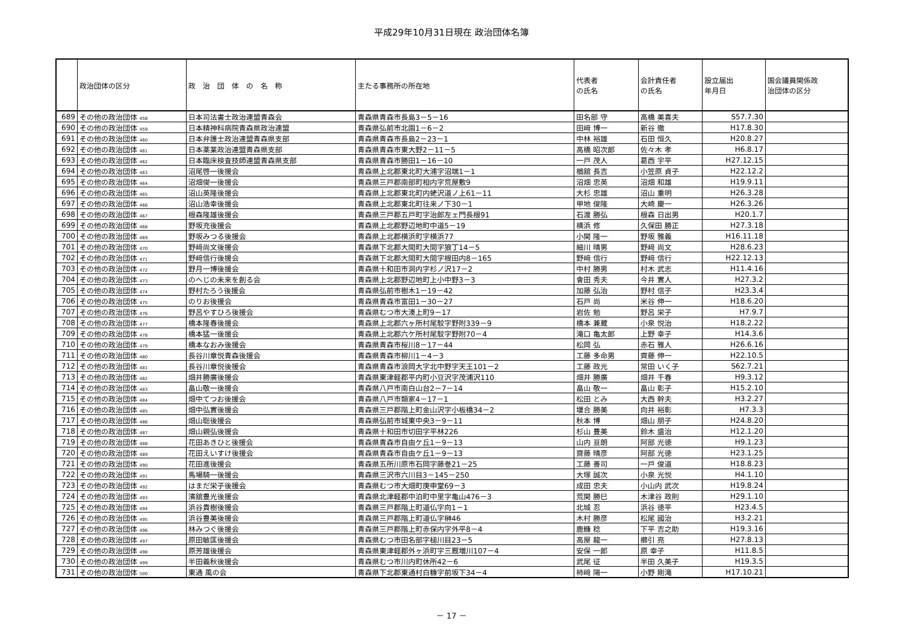平成29年10月31日現在 政治団体名簿
| | 政治団体の区分 | 政 治 団 体 の 名 称 | 主たる事務所の所在地 | 代表者 の氏名 | 会計責任者 の氏名 | 設立届出 年月日 | 国会議員関係政 治団体の区分 |
| --- | --- | --- | --- | --- | --- | --- | --- |
| 689 | その他の政治団体 458 | 日本司法書士政治連盟青森会 | 青森県青森市長島3－5－16 | 田名部 守 | 高橋 美喜夫 | S57.7.30 | |
| 690 | その他の政治団体 459 | 日本精神科病院青森県政治連盟 | 青森県弘前市北園1－6－2 | 田﨑 博一 | 新谷 徹 | H17.8.30 | |
| 691 | その他の政治団体 460 | 日本弁護士政治連盟青森県支部 | 青森県青森市長島2－23－1 | 中林 裕雄 | 石田 恒久 | H20.8.27 | |
| 692 | その他の政治団体 461 | 日本薬業政治連盟青森県支部 | 青森県青森市東大野2－11－5 | 高橋 昭次郎 | 佐々木 孝 | H6.8.17 | |
| 693 | その他の政治団体 462 | 日本臨床検査技師連盟青森県支部 | 青森県青森市勝田1－16－10 | 一戸 茂人 | 葛西 宇平 | H27.12.15 | |
| 694 | その他の政治団体 463 | 沼尾啓一後援会 | 青森県上北郡東北町大浦字沼端1－1 | 楢舘 長吉 | 小笠原 貞子 | H22.12.2 | |
| 695 | その他の政治団体 464 | 沼畑俊一後援会 | 青森県三戸郡南部町相内字荒屋敷9 | 沼畑 忠英 | 沼畑 和雄 | H19.9.11 | |
| 696 | その他の政治団体 465 | 沼山英隆後援会 | 青森県上北郡東北町内蛯沢道ノ上61－11 | 大杉 忠雄 | 沼山 重明 | H26.3.28 | |
| 697 | その他の政治団体 466 | 沼山浩幸後援会 | 青森県上北郡東北町往来ノ下30－1 | 甲地 俊隆 | 大崎 慶一 | H26.3.26 | |
| 698 | その他の政治団体 467 | 根森隆雄後援会 | 青森県三戸郡五戸町字治郎左ェ門長根91 | 石渡 勝弘 | 根森 日出男 | H20.1.7 | |
| 699 | その他の政治団体 468 | 野坂充後援会 | 青森県上北郡野辺地町中道5－19 | 横浜 修 | 久保田 勝正 | H27.3.18 | |
| 700 | その他の政治団体 469 | 野坂みつる後援会 | 青森県上北郡横浜町字横浜77 | 小関 隆一 | 野坂 雅義 | H16.11.18 | |
| 701 | その他の政治団体 470 | 野﨑尚文後援会 | 青森県下北郡大間町大間字狼丁14－5 | 細川 晴男 | 野﨑 尚文 | H28.6.23 | |
| 702 | その他の政治団体 471 | 野﨑信行後援会 | 青森県下北郡大間町大間字根田内8－165 | 野﨑 信行 | 野﨑 信行 | H22.12.13 | |
| 703 | その他の政治団体 472 | 野月一博後援会 | 青森県十和田市洞内字杉ノ沢17－2 | 中村 勝男 | 村木 武志 | H11.4.16 | |
| 704 | その他の政治団体 473 | のへじの未来を創る会 | 青森県上北郡野辺地町上小中野3－3 | 會田 秀夫 | 今井 實人 | H27.3.2 | |
| 705 | その他の政治団体 474 | 野村たろう後援会 | 青森県弘前市樹木1－19－42 | 加藤 弘治 | 野村 信子 | H23.3.4 | |
| 706 | その他の政治団体 475 | のりお後援会 | 青森県青森市富田1－30－27 | 石戸 尚 | 米谷 伸一 | H18.6.20 | |
| 707 | その他の政治団体 476 | 野呂やすひろ後援会 | 青森県むつ市大湊上町9－17 | 岩佐 勉 | 野呂 栄子 | H7.9.7 | |
| 708 | その他の政治団体 477 | 橋本隆春後援会 | 青森県上北郡六ヶ所村尾駮字野附339－9 | 橋本 兼蔵 | 小泉 悦治 | H18.2.22 | |
| 709 | その他の政治団体 478 | 橋本猛一後援会 | 青森県上北郡六ケ所村尾駮字野附70－4 | 滝口 亀太郎 | 上野 幸子 | H14.3.6 | |
| 710 | その他の政治団体 479 | 橋本なおみ後援会 | 青森県青森市桜川8－17－44 | 松岡 弘 | 赤石 雅人 | H26.6.16 | |
| 711 | その他の政治団体 480 | 長谷川章悦青森後援会 | 青森県青森市柳川1－4－3 | 工藤 多命男 | 齊藤 伸一 | H22.10.5 | |
| 712 | その他の政治団体 481 | 長谷川章悦後援会 | 青森県青森市浪岡大字北中野字天王101－2 | 工藤 政光 | 常田 いく子 | S62.7.21 | |
| 713 | その他の政治団体 482 | 畑井勝廣後援会 | 青森県東津軽郡平内町小豆沢字茂浦沢110 | 畑井 勝廣 | 畑井 千春 | H9.3.12 | |
| 714 | その他の政治団体 483 | 畠山敬一後援会 | 青森県八戸市南白山台2－7－14 | 畠山 敬一 | 畠山 彰子 | H15.2.10 | |
| 715 | その他の政治団体 484 | 畑中てつお後援会 | 青森県八戸市類家4－17－1 | 松田 とみ | 大西 幹夫 | H3.2.27 | |
| 716 | その他の政治団体 485 | 畑中弘實後援会 | 青森県三戸郡階上町金山沢字小板橋34－2 | 堰合 勝美 | 向井 裕彰 | H7.3.3 | |
| 717 | その他の政治団体 486 | 畑山聡後援会 | 青森県弘前市城東中央3－9－11 | 秋本 博 | 畑山 朋子 | H24.8.20 | |
| 718 | その他の政治団体 487 | 畑山親弘後援会 | 青森県十和田市切田字平林226 | 杉山 豊美 | 鈴木 盛治 | H12.1.20 | |
| 719 | その他の政治団体 488 | 花田あきひと後援会 | 青森県青森市自由ケ丘1－9－13 | 山内 亘朗 | 阿部 光徳 | H9.1.23 | |
| 720 | その他の政治団体 489 | 花田えいすけ後援会 | 青森県青森市自由ケ丘1－9－13 | 齋藤 晴彦 | 阿部 光徳 | H23.1.25 | |
| 721 | その他の政治団体 490 | 花田進後援会 | 青森県五所川原市石岡字藤巻21－25 | 工藤 善司 | 一戸 俊道 | H18.8.23 | |
| 722 | その他の政治団体 491 | 馬場騎一後援会 | 青森県三沢市六川目3－145－250 | 大塚 誠次 | 小泉 光悦 | H4.1.10 | |
| 723 | その他の政治団体 492 | はまだ栄子後援会 | 青森県むつ市大畑町庚申堂69－3 | 成田 忠夫 | 小山内 武次 | H19.8.24 | |
| 724 | その他の政治団体 493 | 濱舘豊光後援会 | 青森県北津軽郡中泊町中里字亀山476－3 | 荒関 勝巳 | 木津谷 政則 | H29.1.10 | |
| 725 | その他の政治団体 494 | 浜谷貴樹後援会 | 青森県三戸郡階上町道仏字向1－1 | 北城 忍 | 浜谷 徳平 | H23.4.5 | |
| 726 | その他の政治団体 495 | 浜谷豊美後援会 | 青森県三戸郡階上町道仏字榊46 | 木村 勝彦 | 松尾 國治 | H3.2.21 | |
| 727 | その他の政治団体 496 | 林みつぐ後援会 | 青森県三戸郡階上町赤保内字外平8－4 | 鹿糠 稔 | 下平 吉之助 | H19.3.16 | |
| 728 | その他の政治団体 497 | 原田敏匡後援会 | 青森県むつ市田名部字槌川目23－5 | 高屋 龍一 | 櫛引 亮 | H27.8.13 | |
| 729 | その他の政治団体 498 | 原芳雄後援会 | 青森県東津軽郡外ヶ浜町字三厩増川107－4 | 安保 一郎 | 原 幸子 | H11.8.5 | |
| 730 | その他の政治団体 499 | 半田義秋後援会 | 青森県むつ市川内町休所42－6 | 武尾 征 | 半田 久美子 | H19.3.5 | |
| 731 | その他の政治団体 500 | 東通 風の会 | 青森県下北郡東通村白糠字前坂下34－4 | 柿﨑 陽一 | 小野 剛滝 | H17.10.21 | |
－ 17 －